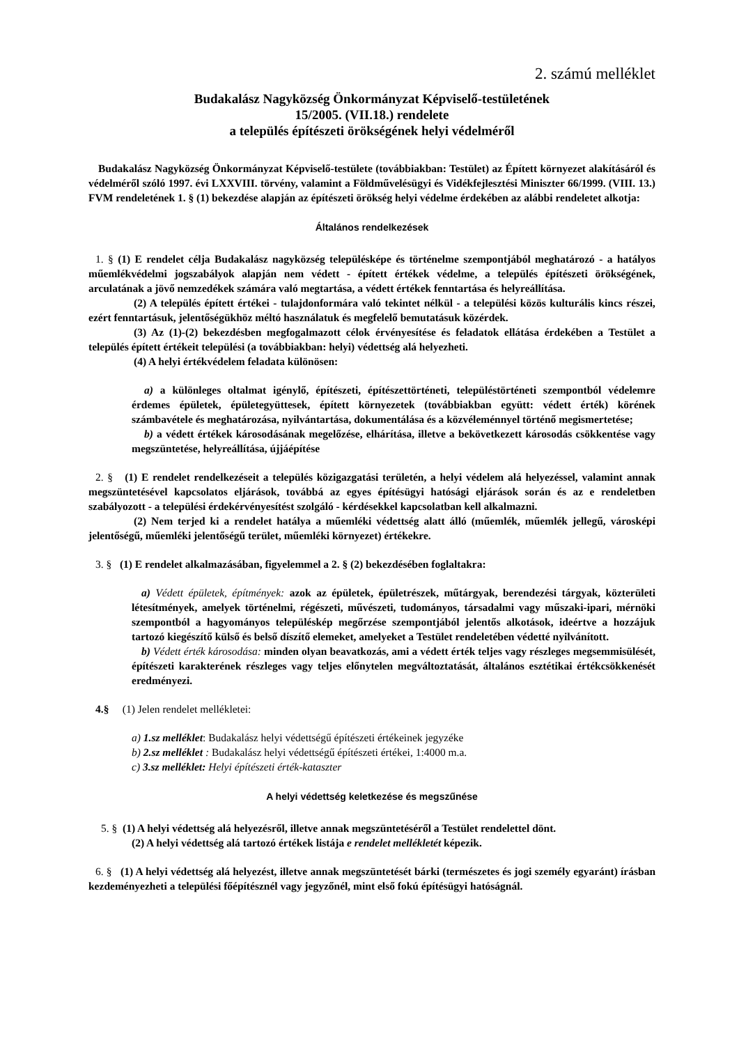2. számú melléklet
Budakalász Nagyközség Önkormányzat Képviselő-testületének
15/2005. (VII.18.) rendelete
a település építészeti örökségének helyi védelméről
Budakalász Nagyközség Önkormányzat Képviselő-testülete (továbbiakban: Testület) az Épített környezet alakításáról és védelméről szóló 1997. évi LXXVIII. törvény, valamint a Földművelésügyi és Vidékfejlesztési Miniszter 66/1999. (VIII. 13.) FVM rendeletének 1. § (1) bekezdése alapján az építészeti örökség helyi védelme érdekében az alábbi rendeletet alkotja:
Általános rendelkezések
1. § (1) E rendelet célja Budakalász nagyközség településképe és történelme szempontjából meghatározó - a hatályos műemlékvédelmi jogszabályok alapján nem védett - épített értékek védelme, a település építészeti örökségének, arculatának a jövő nemzedékek számára való megtartása, a védett értékek fenntartása és helyreállítása.
(2) A település épített értékei - tulajdonformára való tekintet nélkül - a települési közös kulturális kincs részei, ezért fenntartásuk, jelentőségükhöz méltó használatuk és megfelelő bemutatásuk közérdek.
(3) Az (1)-(2) bekezdésben megfogalmazott célok érvényesítése és feladatok ellátása érdekében a Testület a település épített értékeit települési (a továbbiakban: helyi) védettség alá helyezheti.
(4) A helyi értékvédelem feladata különösen:
a) a különleges oltalmat igénylő, építészeti, építészettörténeti, településtörténeti szempontból védelemre érdemes épületek, épületegyüttesek, épített környezetek (továbbiakban együtt: védett érték) körének számbavétele és meghatározása, nyilvántartása, dokumentálása és a közvéleménnyel történő megismertetése;
b) a védett értékek károsodásának megelőzése, elhárítása, illetve a bekövetkezett károsodás csökkentése vagy megszüntetése, helyreállítása, újjáépítése
2. § (1) E rendelet rendelkezéseit a település közigazgatási területén, a helyi védelem alá helyezéssel, valamint annak megszüntetésével kapcsolatos eljárások, továbbá az egyes építésügyi hatósági eljárások során és az e rendeletben szabályozott - a települési érdekérvényesítést szolgáló - kérdésekkel kapcsolatban kell alkalmazni.
(2) Nem terjed ki a rendelet hatálya a műemléki védettség alatt álló (műemlék, műemlék jellegű, városképi jelentőségű, műemléki jelentőségű terület, műemléki környezet) értékekre.
3. § (1) E rendelet alkalmazásában, figyelemmel a 2. § (2) bekezdésében foglaltakra:
a) Védett épületek, építmények: azok az épületek, épületrészek, műtárgyak, berendezési tárgyak, közterületi létesítmények, amelyek történelmi, régészeti, művészeti, tudományos, társadalmi vagy műszaki-ipari, mérnöki szempontból a hagyományos településkép megőrzése szempontjából jelentős alkotások, ideértve a hozzájuk tartozó kiegészítő külső és belső díszítő elemeket, amelyeket a Testület rendeletében védetté nyilvánított.
b) Védett érték károsodása: minden olyan beavatkozás, ami a védett érték teljes vagy részleges megsemmisülését, építészeti karakterének részleges vagy teljes előnytelen megváltoztatását, általános esztétikai értékcsökkenését eredményezi.
4.§ (1) Jelen rendelet mellékletei:
a) 1.sz melléklet: Budakalász helyi védettségű építészeti értékeinek jegyzéke
b) 2.sz melléklet : Budakalász helyi védettségű építészeti értékei, 1:4000 m.a.
c) 3.sz melléklet: Helyi építészeti érték-kataszter
A helyi védettség keletkezése és megszűnése
5. § (1) A helyi védettség alá helyezésről, illetve annak megszüntetéséről a Testület rendelettel dönt.
(2) A helyi védettség alá tartozó értékek listája e rendelet mellékletét képezik.
6. § (1) A helyi védettség alá helyezést, illetve annak megszüntetését bárki (természetes és jogi személy egyaránt) írásban kezdeményezheti a települési főépítésznél vagy jegyzőnél, mint első fokú építésügyi hatóságnál.